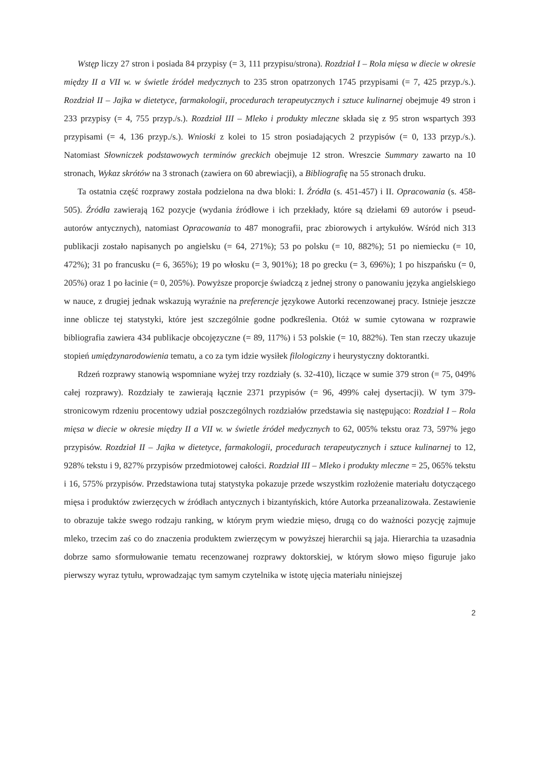Wstęp liczy 27 stron i posiada 84 przypisy (= 3, 111 przypisu/strona). Rozdział I – Rola mięsa w diecie w okresie między II a VII w. w świetle źródeł medycznych to 235 stron opatrzonych 1745 przypisami (= 7, 425 przyp./s.). Rozdział II – Jajka w dietetyce, farmakologii, procedurach terapeutycznych i sztuce kulinarnej obejmuje 49 stron i 233 przypisy (= 4, 755 przyp./s.). Rozdział III – Mleko i produkty mleczne składa się z 95 stron wspartych 393 przypisami (= 4, 136 przyp./s.). Wnioski z kolei to 15 stron posiadających 2 przypisów (= 0, 133 przyp./s.). Natomiast Słowniczek podstawowych terminów greckich obejmuje 12 stron. Wreszcie Summary zawarto na 10 stronach, Wykaz skrótów na 3 stronach (zawiera on 60 abrewiacji), a Bibliografię na 55 stronach druku.
Ta ostatnia część rozprawy została podzielona na dwa bloki: I. Źródła (s. 451-457) i II. Opracowania (s. 458-505). Źródła zawierają 162 pozycje (wydania źródłowe i ich przekłady, które są dziełami 69 autorów i pseud-autorów antycznych), natomiast Opracowania to 487 monografii, prac zbiorowych i artykułów. Wśród nich 313 publikacji zostało napisanych po angielsku (= 64, 271%); 53 po polsku (= 10, 882%); 51 po niemiecku (= 10, 472%); 31 po francusku (= 6, 365%); 19 po włosku (= 3, 901%); 18 po grecku (= 3, 696%); 1 po hiszpańsku (= 0, 205%) oraz 1 po łacinie (= 0, 205%). Powyższe proporcje świadczą z jednej strony o panowaniu języka angielskiego w nauce, z drugiej jednak wskazują wyraźnie na preferencje językowe Autorki recenzowanej pracy. Istnieje jeszcze inne oblicze tej statystyki, które jest szczególnie godne podkreślenia. Otóż w sumie cytowana w rozprawie bibliografia zawiera 434 publikacje obcojęzyczne (= 89, 117%) i 53 polskie (= 10, 882%). Ten stan rzeczy ukazuje stopień umiędzynarodowienia tematu, a co za tym idzie wysiłek filologiczny i heurystyczny doktorantki.
Rdzeń rozprawy stanowią wspomniane wyżej trzy rozdziały (s. 32-410), liczące w sumie 379 stron (= 75, 049% całej rozprawy). Rozdziały te zawierają łącznie 2371 przypisów (= 96, 499% całej dysertacji). W tym 379-stronicowym rdzeniu procentowy udział poszczególnych rozdziałów przedstawia się następująco: Rozdział I – Rola mięsa w diecie w okresie między II a VII w. w świetle źródeł medycznych to 62, 005% tekstu oraz 73, 597% jego przypisów. Rozdział II – Jajka w dietetyce, farmakologii, procedurach terapeutycznych i sztuce kulinarnej to 12, 928% tekstu i 9, 827% przypisów przedmiotowej całości. Rozdział III – Mleko i produkty mleczne = 25, 065% tekstu i 16, 575% przypisów. Przedstawiona tutaj statystyka pokazuje przede wszystkim rozłożenie materiału dotyczącego mięsa i produktów zwierzęcych w źródłach antycznych i bizantyńskich, które Autorka przeanalizowała. Zestawienie to obrazuje także swego rodzaju ranking, w którym prym wiedzie mięso, drugą co do ważności pozycję zajmuje mleko, trzecim zaś co do znaczenia produktem zwierzęcym w powyższej hierarchii są jaja. Hierarchia ta uzasadnia dobrze samo sformułowanie tematu recenzowanej rozprawy doktorskiej, w którym słowo mięso figuruje jako pierwszy wyraz tytułu, wprowadzając tym samym czytelnika w istotę ujęcia materiału niniejszej
2